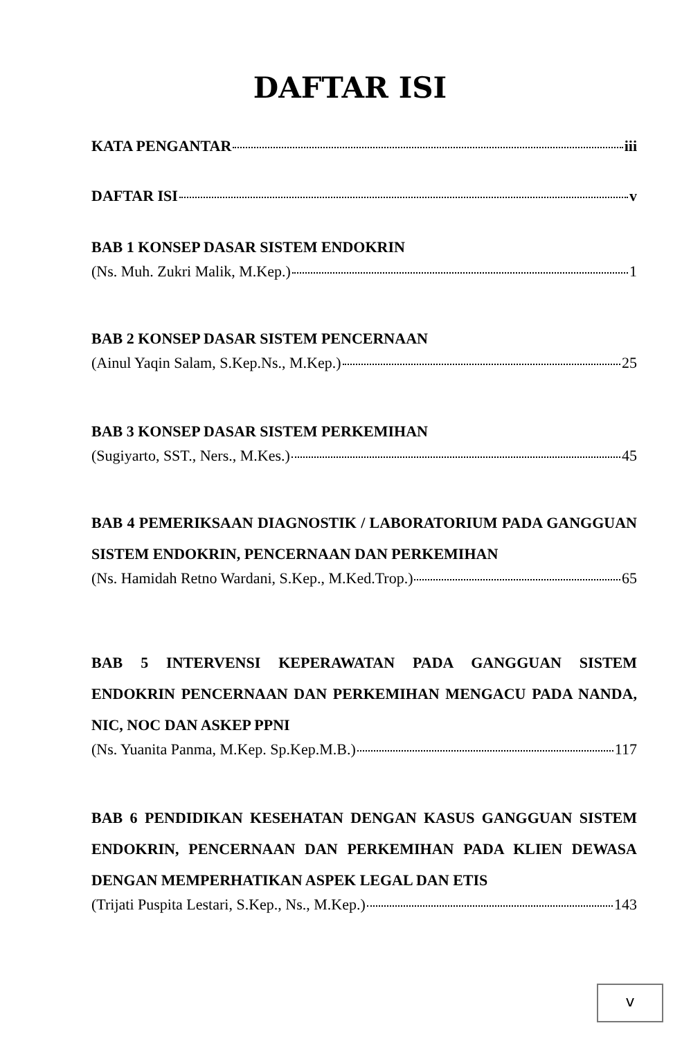DAFTAR ISI
KATA PENGANTAR iii
DAFTAR ISI v
BAB 1 KONSEP DASAR SISTEM ENDOKRIN
(Ns. Muh. Zukri Malik, M.Kep.) 1
BAB 2 KONSEP DASAR SISTEM PENCERNAAN
(Ainul Yaqin Salam, S.Kep.Ns., M.Kep.) 25
BAB 3 KONSEP DASAR SISTEM PERKEMIHAN
(Sugiyarto, SST., Ners., M.Kes.) 45
BAB 4 PEMERIKSAAN DIAGNOSTIK / LABORATORIUM PADA GANGGUAN SISTEM ENDOKRIN, PENCERNAAN DAN PERKEMIHAN
(Ns. Hamidah Retno Wardani, S.Kep., M.Ked.Trop.) 65
BAB 5 INTERVENSI KEPERAWATAN PADA GANGGUAN SISTEM ENDOKRIN PENCERNAAN DAN PERKEMIHAN MENGACU PADA NANDA, NIC, NOC DAN ASKEP PPNI
(Ns. Yuanita Panma, M.Kep. Sp.Kep.M.B.) 117
BAB 6 PENDIDIKAN KESEHATAN DENGAN KASUS GANGGUAN SISTEM ENDOKRIN, PENCERNAAN DAN PERKEMIHAN PADA KLIEN DEWASA DENGAN MEMPERHATIKAN ASPEK LEGAL DAN ETIS
(Trijati Puspita Lestari, S.Kep., Ns., M.Kep.) 143
v